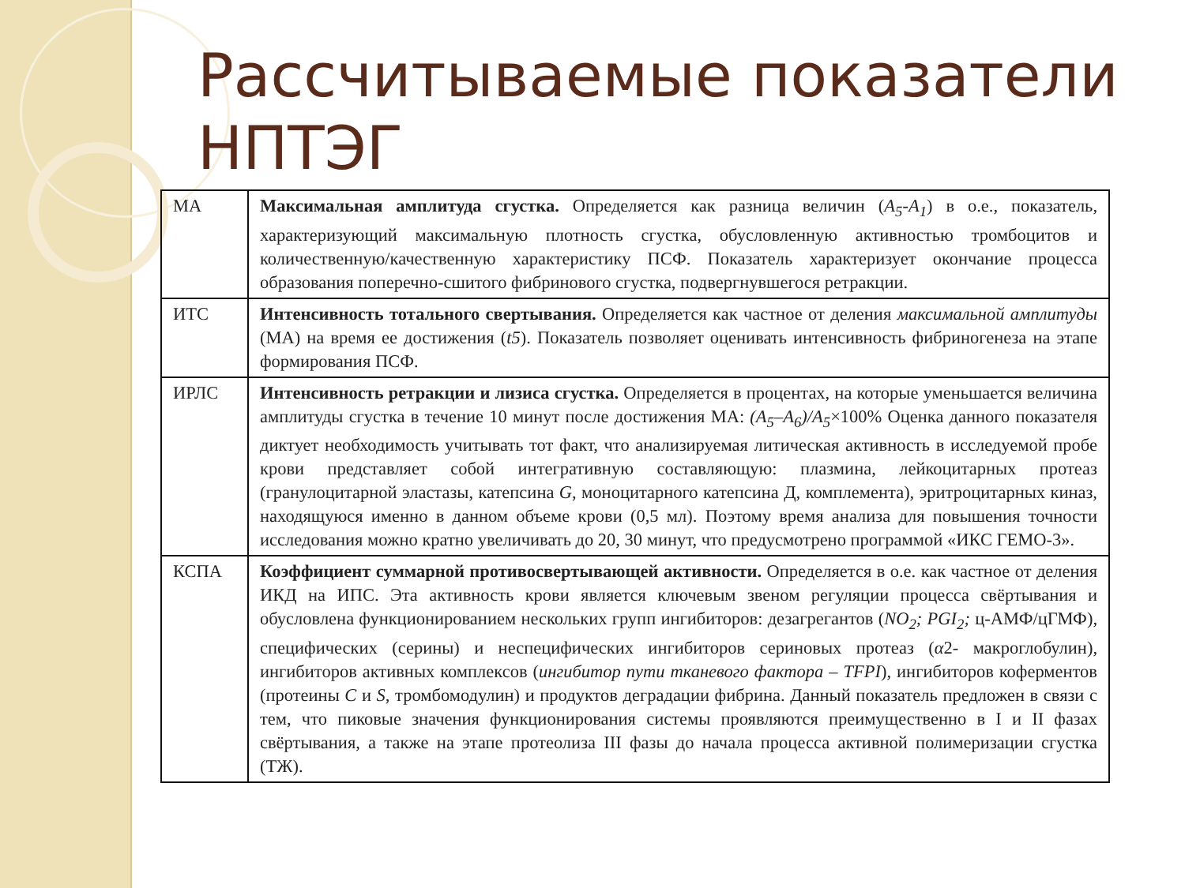Рассчитываемые показатели
НПТЭГ
| МА | Максимальная амплитуда сгустка. Определяется как разница величин ( A<sub>5</sub>-A<sub>1</sub> ) в о.е., показатель, характеризующий максимальную плотность сгустка, обусловленную активностью тромбоцитов и количественную/качественную характеристику ПСФ. Показатель характеризует окончание процесса образования поперечно-сшитого фибринового сгустка, подвергнувшегося ретракции. |
| ИТС | Интенсивность тотального свертывания. Определяется как частное от деления максимальной амплитуды (МА) на время ее достижения ( t5 ). Показатель позволяет оценивать интенсивность фибриногенеза на этапе формирования ПСФ. |
| ИРЛС | Интенсивность ретракции и лизиса сгустка. Определяется в процентах, на которые уменьшается величина амплитуды сгустка в течение 10 минут после достижения МА: (A<sub>5</sub>–A<sub>6</sub>)/A<sub>5</sub> ×100% Оценка данного показателя диктует необходимость учитывать тот факт, что анализируемая литическая активность в исследуемой пробе крови представляет собой интегративную составляющую: плазмина, лейкоцитарных протеаз (гранулоцитарной эластазы, катепсина G , моноцитарного катепсина Д, комплемента), эритроцитарных киназ, находящуюся именно в данном объеме крови (0,5 мл). Поэтому время анализа для повышения точности исследования можно кратно увеличивать до 20, 30 минут, что предусмотрено программой «ИКС ГЕМО-3». |
| КСПА | Коэффициент суммарной противосвертывающей активности. Определяется в о.е. как частное от деления ИКД на ИПС. Эта активность крови является ключевым звеном регуляции процесса свёртывания и обусловлена функционированием нескольких групп ингибиторов: дезагрегантов ( NO<sub>2</sub>; PGI<sub>2</sub>; ц-АМФ/цГМФ), специфических (серины) и неспецифических ингибиторов сериновых протеаз ( α 2- макроглобулин), ингибиторов активных комплексов ( ингибитор пути тканевого фактора – TFPI ), ингибиторов коферментов (протеины C и S , тромбомодулин) и продуктов деградации фибрина. Данный показатель предложен в связи с тем, что пиковые значения функционирования системы проявляются преимущественно в I и II фазах свёртывания, а также на этапе протеолиза III фазы до начала процесса активной полимеризации сгустка (ТЖ). |